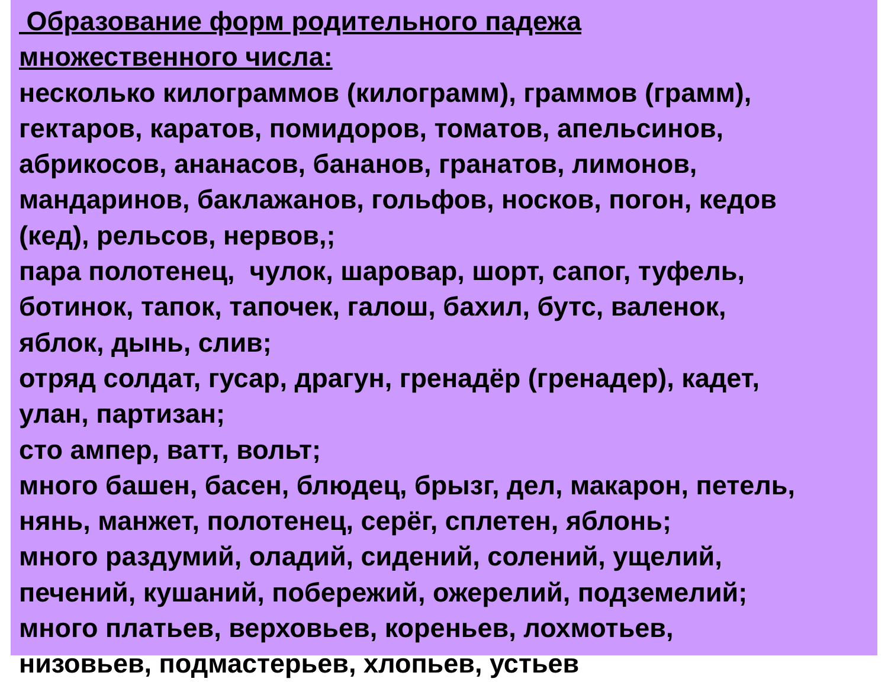Образование форм родительного падежа
множественного числа:
несколько килограммов (килограмм), граммов (грамм),
гектаров, каратов, помидоров, томатов, апельсинов,
абрикосов, ананасов, бананов, гранатов, лимонов,
мандаринов, баклажанов, гольфов, носков, погон, кедов
(кед), рельсов, нервов,;
пара полотенец, чулок, шаровар, шорт, сапог, туфель,
ботинок, тапок, тапочек, галош, бахил, бутс, валенок,
яблок, дынь, слив;
отряд солдат, гусар, драгун, гренадёр (гренадер), кадет,
улан, партизан;
сто ампер, ватт, вольт;
много башен, басен, блюдец, брызг, дел, макарон, петель,
нянь, манжет, полотенец, серёг, сплетен, яблонь;
много раздумий, оладий, сидений, солений, ущелий,
печений, кушаний, побережий, ожерелий, подземелий;
много платьев, верховьев, кореньев, лохмотьев,
низовьев, подмастерьев, хлопьев, устьев